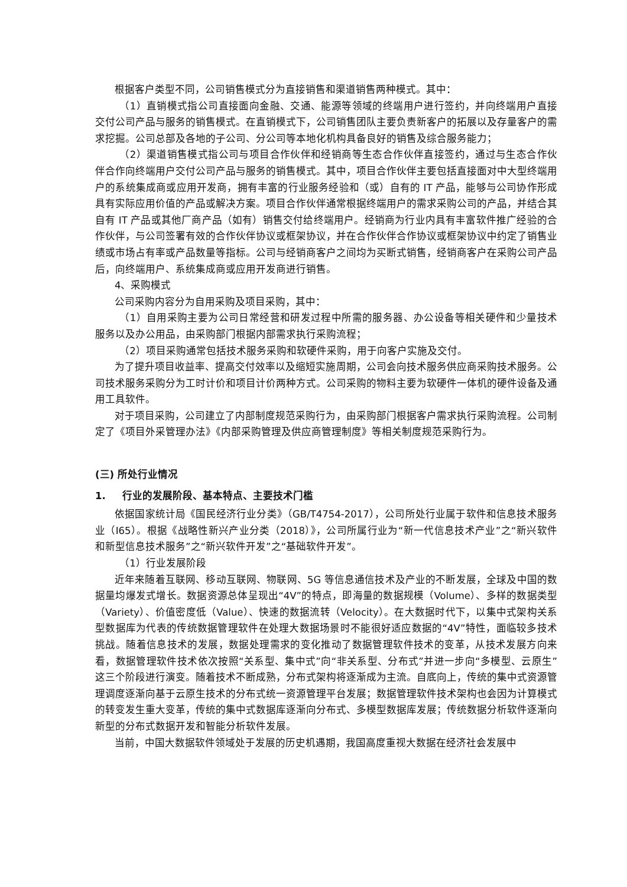根据客户类型不同，公司销售模式分为直接销售和渠道销售两种模式。其中：
（1）直销模式指公司直接面向金融、交通、能源等领域的终端用户进行签约，并向终端用户直接交付公司产品与服务的销售模式。在直销模式下，公司销售团队主要负责新客户的拓展以及存量客户的需求挖掘。公司总部及各地的子公司、分公司等本地化机构具备良好的销售及综合服务能力；
（2）渠道销售模式指公司与项目合作伙伴和经销商等生态合作伙伴直接签约，通过与生态合作伙伴合作向终端用户交付公司产品与服务的销售模式。其中，项目合作伙伴主要包括直接面对中大型终端用户的系统集成商或应用开发商，拥有丰富的行业服务经验和（或）自有的 IT 产品，能够与公司协作形成具有实际应用价值的产品或解决方案。项目合作伙伴通常根据终端用户的需求采购公司的产品，并结合其自有 IT 产品或其他厂商产品（如有）销售交付给终端用户。经销商为行业内具有丰富软件推广经验的合作伙伴，与公司签署有效的合作伙伴协议或框架协议，并在合作伙伴合作协议或框架协议中约定了销售业绩或市场占有率或产品数量等指标。公司与经销商客户之间均为买断式销售，经销商客户在采购公司产品后，向终端用户、系统集成商或应用开发商进行销售。
4、采购模式
公司采购内容分为自用采购及项目采购，其中：
（1）自用采购主要为公司日常经营和研发过程中所需的服务器、办公设备等相关硬件和少量技术服务以及办公用品，由采购部门根据内部需求执行采购流程；
（2）项目采购通常包括技术服务采购和软硬件采购，用于向客户实施及交付。
为了提升项目收益率、提高交付效率以及缩短实施周期，公司会向技术服务供应商采购技术服务。公司技术服务采购分为工时计价和项目计价两种方式。公司采购的物料主要为软硬件一体机的硬件设备及通用工具软件。
对于项目采购，公司建立了内部制度规范采购行为，由采购部门根据客户需求执行采购流程。公司制定了《项目外采管理办法》《内部采购管理及供应商管理制度》等相关制度规范采购行为。
(三) 所处行业情况
1. 行业的发展阶段、基本特点、主要技术门槛
依据国家统计局《国民经济行业分类》（GB/T4754-2017），公司所处行业属于软件和信息技术服务业（I65）。根据《战略性新兴产业分类（2018）》，公司所属行业为“新一代信息技术产业”之“新兴软件和新型信息技术服务”之“新兴软件开发”之“基础软件开发”。
（1）行业发展阶段
近年来随着互联网、移动互联网、物联网、5G 等信息通信技术及产业的不断发展，全球及中国的数据量均爆发式增长。数据资源总体呈现出“4V”的特点，即海量的数据规模（Volume）、多样的数据类型（Variety）、价值密度低（Value）、快速的数据流转（Velocity）。在大数据时代下，以集中式架构关系型数据库为代表的传统数据管理软件在处理大数据场景时不能很好适应数据的“4V”特性，面临较多技术挑战。随着信息技术的发展，数据处理需求的变化推动了数据管理软件技术的变革，从技术发展方向来看，数据管理软件技术依次按照“关系型、集中式”向“非关系型、分布式”并进一步向“多模型、云原生”这三个阶段进行演变。随着技术不断成熟，分布式架构将逐渐成为主流。自底向上，传统的集中式资源管理调度逐渐向基于云原生技术的分布式统一资源管理平台发展；数据管理软件技术架构也会因为计算模式的转变发生重大变革，传统的集中式数据库逐渐向分布式、多模型数据库发展；传统数据分析软件逐渐向新型的分布式数据开发和智能分析软件发展。
当前，中国大数据软件领域处于发展的历史机遇期，我国高度重视大数据在经济社会发展中